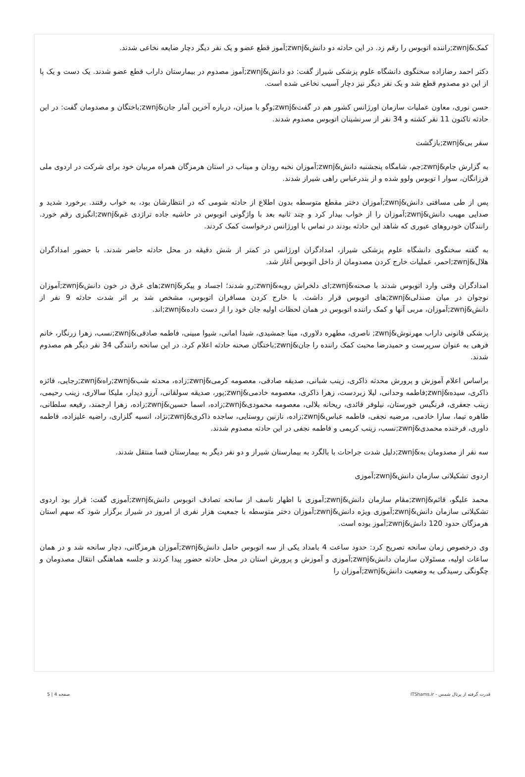کمک&zwnj;راننده اتوبوس را رقم زد. در این حادثه دو دانش&zwnj;آموز قطع عضو و یک نفر دیگر دچار ضایعه نخاعی شدند.
دکتر احمد رضازاده سخنگوی دانشگاه علوم پزشکی شیراز گفت: دو دانش&zwnj;آموز مصدوم در بیمارستان داراب قطع عضو شدند. یک دست و یک پا از این دو مصدوم قطع شد و یک نفر دیگر نیز دچار آسیب نخاعی شده است.
حسن نوری، معاون عملیات سازمان اورژانس کشور هم در گفت&zwnj;وگو با میزان، درباره آخرین آمار جان&zwnj;باختگان و مصدومان گفت: در این حادثه تاکنون 11 نفر کشته و 34 نفر از سرنشینان اتوبوس مصدوم شدند.
سفر بی&zwnj;بازگشت
به گزارش جام&zwnj;جم، شامگاه پنجشنبه دانش&zwnj;آموزان نخبه رودان و میناب در استان هرمزگان همراه مربیان خود برای شرکت در اردوی ملی فرزانگان، سوار ا توبوس ولوو شده و از بندرعباس راهی شیراز شدند.
پس از طی مسافتی دانش&zwnj;آموزان دختر مقطع متوسطه بدون اطلاع از حادثه شومی که در انتظارشان بود، به خواب رفتند. برخورد شدید و صدایی مهیب دانش&zwnj;آموزان را از خواب بیدار کرد و چند ثانیه بعد با واژگونی اتوبوس در حاشیه جاده تراژدی غم&zwnj;انگیزی رقم خورد. رانندگان خودروهای عبوری که شاهد این حادثه بودند در تماس با اورژانس درخواست کمک کردند.
به گفته سخنگوی دانشگاه علوم پزشکی شیراز، امدادگران اورژانس در کمتر از شش دقیقه در محل حادثه حاضر شدند. با حضور امدادگران هلال&zwnj;احمر، عملیات خارج کردن مصدومان از داخل اتوبوس آغاز شد.
امدادگران وقتی وارد اتوبوس شدند با صحنه&zwnj;ای دلخراش روبه&zwnj;رو شدند؛ اجساد و پیکر&zwnj;های غرق در خون دانش&zwnj;آموزان نوجوان در میان صندلی&zwnj;های اتوبوس قرار داشت. با خارج کردن مسافران اتوبوس، مشخص شد بر اثر شدت حادثه 9 نفر از دانش&zwnj;آموزان، مربی آنها و کمک راننده اتوبوس در همان لحظات اولیه جان خود را از دست داده&zwnj;اند.
پزشکی قانونی داراب مهرنوش&zwnj; ناصری، مطهره دلاوری، مینا جمشیدی، شیدا امانی، شیوا مبینی، فاطمه صادقی&zwnj;نسب، زهرا زرنگار، خانم فرهی به عنوان سرپرست و حمیدرضا محبت کمک راننده را جان&zwnj;باختگان صحنه حادثه اعلام کرد. در این سانحه رانندگی 34 نفر دیگر هم مصدوم شدند.
براساس اعلام آموزش و پرورش محدثه ذاکری، زینب شبانی، صدیقه صادقی، معصومه کرمی&zwnj;زاده، محدثه شب&zwnj;راه&zwnj;رجایی، فائزه ذاکری، سیده&zwnj;فاطمه وحدانی، لیلا زبردست، زهرا ذاکری، معصومه خادمی&zwnj;پور، صدیقه سولقانی، آرزو دیدار، ملیکا سالاری، زینب رحیمی، زینب جعفری، فرنگیس خورستان، نیلوفر قائدی، ریحانه بلالی، معصومه محمودی&zwnj;زاده، اسما حسین&zwnj;زاده، زهرا ارجمند، رفیعه سلطانی، طاهره تیما، سارا خادمی، مرضیه نجفی، فاطمه عباس&zwnj;زاده، نازنین روستایی، ساجده ذاکری&zwnj;نژاد، انسیه گلزاری، راضیه علیزاده، فاطمه داوری، فرخنده محمدی&zwnj;نسب، زینب کریمی و فاطمه نجفی در این حادثه مصدوم شدند.
سه نفر از مصدومان به&zwnj;دلیل شدت جراحات با بالگرد به بیمارستان شیراز و دو نفر دیگر به بیمارستان فسا منتقل شدند.
اردوی تشکیلاتی سازمان دانش&zwnj;آموزی
محمد علیگو، قائم&zwnj;مقام سازمان دانش&zwnj;آموزی با اظهار تاسف از سانحه تصادف اتوبوس دانش&zwnj;آموزی گفت: قرار بود اردوی تشکیلاتی سازمان دانش&zwnj;آموزی ویژه دانش&zwnj;آموزان دختر متوسطه با جمعیت هزار نفری از امروز در شیراز برگزار شود که سهم استان هرمزگان حدود 120 دانش&zwnj;آموز بوده است.
وی درخصوص زمان سانحه تصریح کرد: حدود ساعت 4 بامداد یکی از سه اتوبوس حامل دانش&zwnj;آموزان هرمزگانی، دچار سانحه شد و در همان ساعات اولیه، مسئولان سازمان دانش&zwnj;آموزی و آموزش و پرورش استان در محل حادثه حضور پیدا کردند و جلسه هماهنگی انتقال مصدومان و چگونگی رسیدگی به وضعیت دانش&zwnj;آموزان را
قدرت گرفته از پرتال شمس - ITShams.ir صفحه 4 | 5